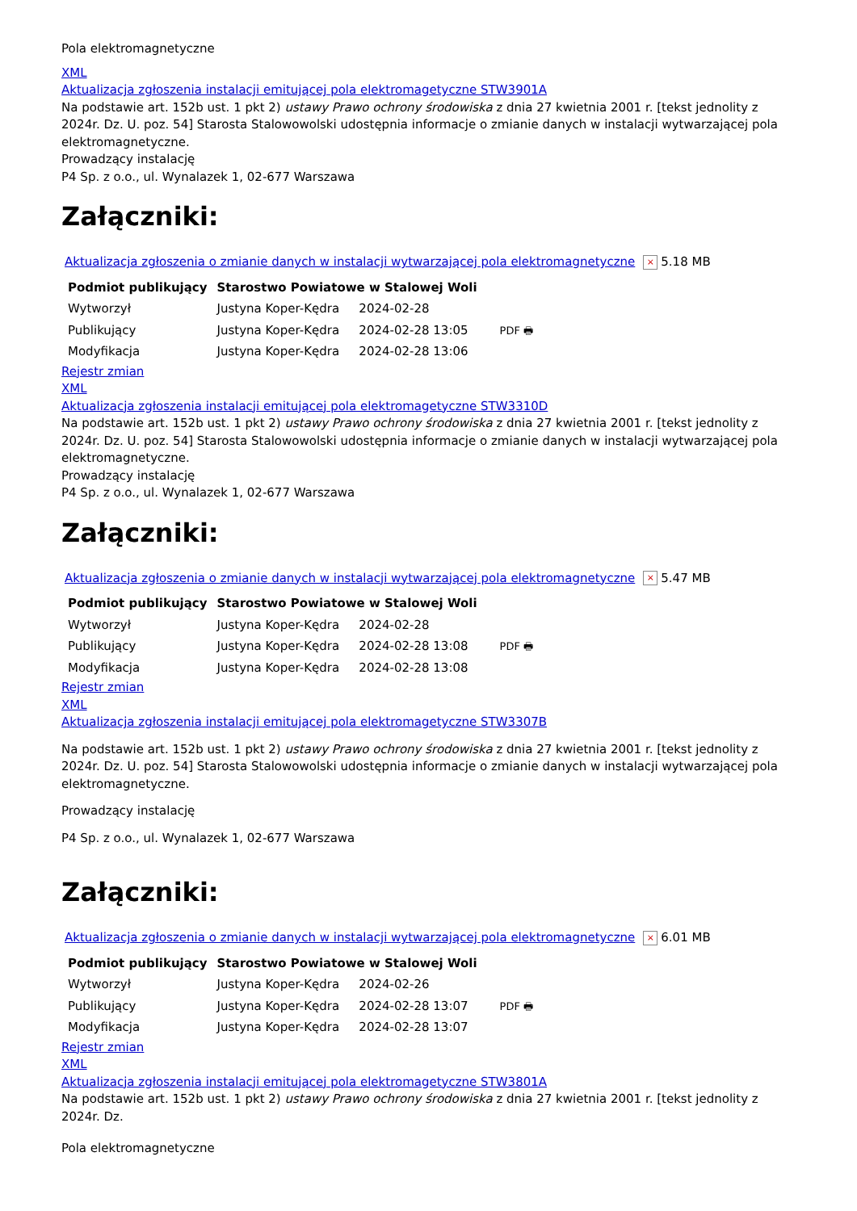Pola elektromagnetyczne
XML
Aktualizacja zgłoszenia instalacji emitującej pola elektromagetyczne STW3901A
Na podstawie art. 152b ust. 1 pkt 2) ustawy Prawo ochrony środowiska z dnia 27 kwietnia 2001 r. [tekst jednolity z 2024r. Dz. U. poz. 54] Starosta Stalowowolski udostępnia informacje o zmianie danych w instalacji wytwarzającej pola elektromagnetyczne.
Prowadzący instalację
P4 Sp. z o.o., ul. Wynalazek 1, 02-677 Warszawa
Załączniki:
Aktualizacja zgłoszenia o zmianie danych w instalacji wytwarzającej pola elektromagnetyczne × 5.18 MB
| Podmiot publikujący | Starostwo Powiatowe w Stalowej Woli | | |
| Wytworzył | Justyna Koper-Kędra | 2024-02-28 | PDF 🖶 |
| Publikujący | Justyna Koper-Kędra | 2024-02-28 13:05 | |
| Modyfikacja | Justyna Koper-Kędra | 2024-02-28 13:06 | |
Rejestr zmian
XML
Aktualizacja zgłoszenia instalacji emitującej pola elektromagetyczne STW3310D
Na podstawie art. 152b ust. 1 pkt 2) ustawy Prawo ochrony środowiska z dnia 27 kwietnia 2001 r. [tekst jednolity z 2024r. Dz. U. poz. 54] Starosta Stalowowolski udostępnia informacje o zmianie danych w instalacji wytwarzającej pola elektromagnetyczne.
Prowadzący instalację
P4 Sp. z o.o., ul. Wynalazek 1, 02-677 Warszawa
Załączniki:
Aktualizacja zgłoszenia o zmianie danych w instalacji wytwarzającej pola elektromagnetyczne × 5.47 MB
| Podmiot publikujący | Starostwo Powiatowe w Stalowej Woli | | |
| Wytworzył | Justyna Koper-Kędra | 2024-02-28 | PDF 🖶 |
| Publikujący | Justyna Koper-Kędra | 2024-02-28 13:08 | |
| Modyfikacja | Justyna Koper-Kędra | 2024-02-28 13:08 | |
Rejestr zmian
XML
Aktualizacja zgłoszenia instalacji emitującej pola elektromagetyczne STW3307B
Na podstawie art. 152b ust. 1 pkt 2) ustawy Prawo ochrony środowiska z dnia 27 kwietnia 2001 r. [tekst jednolity z 2024r. Dz. U. poz. 54] Starosta Stalowowolski udostępnia informacje o zmianie danych w instalacji wytwarzającej pola elektromagnetyczne.
Prowadzący instalację
P4 Sp. z o.o., ul. Wynalazek 1, 02-677 Warszawa
Załączniki:
Aktualizacja zgłoszenia o zmianie danych w instalacji wytwarzającej pola elektromagnetyczne × 6.01 MB
| Podmiot publikujący | Starostwo Powiatowe w Stalowej Woli | | |
| Wytworzył | Justyna Koper-Kędra | 2024-02-26 | PDF 🖶 |
| Publikujący | Justyna Koper-Kędra | 2024-02-28 13:07 | |
| Modyfikacja | Justyna Koper-Kędra | 2024-02-28 13:07 | |
Rejestr zmian
XML
Aktualizacja zgłoszenia instalacji emitującej pola elektromagetyczne STW3801A
Na podstawie art. 152b ust. 1 pkt 2) ustawy Prawo ochrony środowiska z dnia 27 kwietnia 2001 r. [tekst jednolity z 2024r. Dz.
Pola elektromagnetyczne